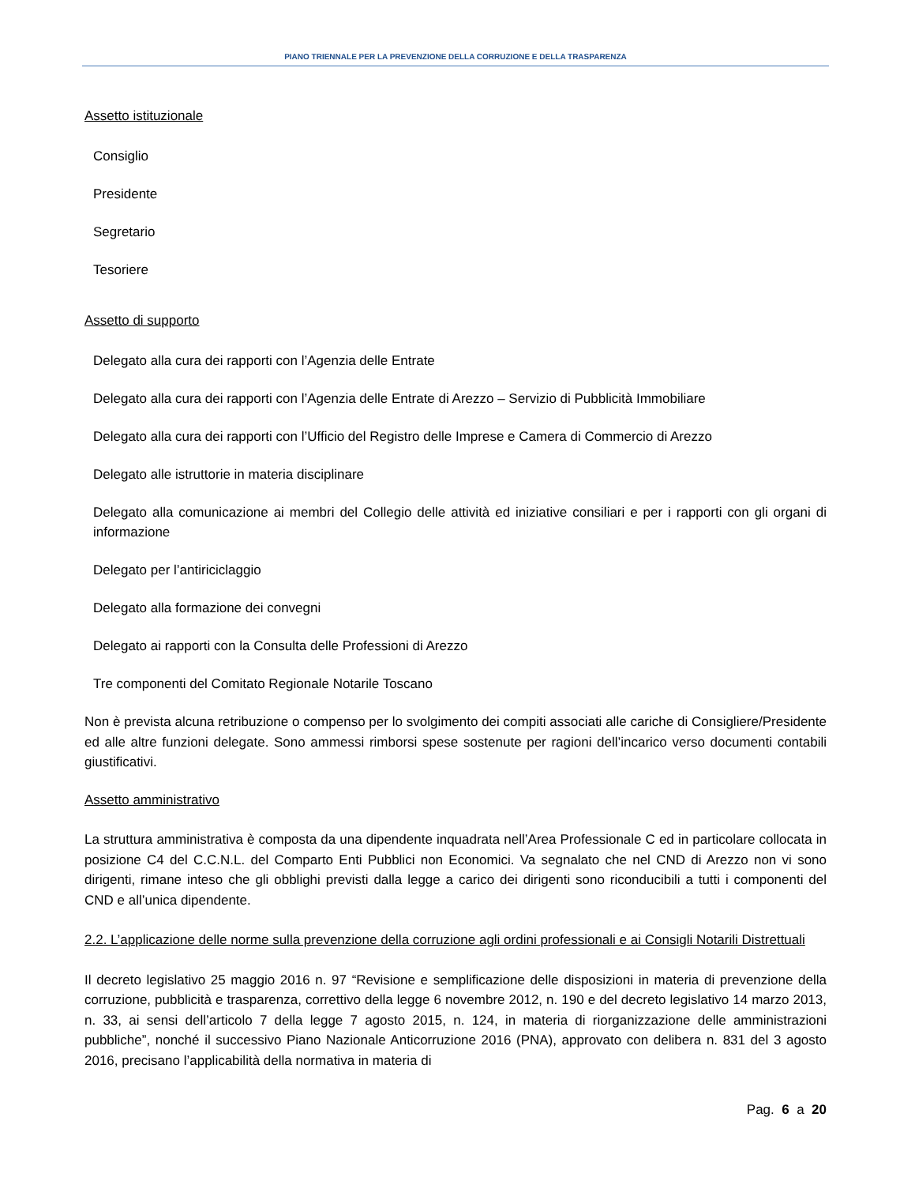PIANO TRIENNALE PER LA PREVENZIONE DELLA CORRUZIONE E DELLA TRASPARENZA
Assetto istituzionale
Consiglio
Presidente
Segretario
Tesoriere
Assetto di supporto
Delegato alla cura dei rapporti con l’Agenzia delle Entrate
Delegato alla cura dei rapporti con l’Agenzia delle Entrate di Arezzo – Servizio di Pubblicità Immobiliare
Delegato alla cura dei rapporti con l’Ufficio del Registro delle Imprese e Camera di Commercio di Arezzo
Delegato alle istruttorie in materia disciplinare
Delegato alla comunicazione ai membri del Collegio delle attività ed iniziative consiliari e per i rapporti con gli organi di informazione
Delegato per l’antiriciclaggio
Delegato alla formazione dei convegni
Delegato ai rapporti con la Consulta delle Professioni di Arezzo
Tre componenti del Comitato Regionale Notarile Toscano
Non è prevista alcuna retribuzione o compenso per lo svolgimento dei compiti associati alle cariche di Consigliere/Presidente ed alle altre funzioni delegate. Sono ammessi rimborsi spese sostenute per ragioni dell’incarico verso documenti contabili giustificativi.
Assetto amministrativo
La struttura amministrativa è composta da una dipendente inquadrata nell’Area Professionale C ed in particolare collocata in posizione C4 del C.C.N.L. del Comparto Enti Pubblici non Economici. Va segnalato che nel CND di Arezzo non vi sono dirigenti, rimane inteso che gli obblighi previsti dalla legge a carico dei dirigenti sono riconducibili a tutti i componenti del CND e all’unica dipendente.
2.2. L’applicazione delle norme sulla prevenzione della corruzione agli ordini professionali e ai Consigli Notarili Distrettuali
Il decreto legislativo 25 maggio 2016 n. 97 “Revisione e semplificazione delle disposizioni in materia di prevenzione della corruzione, pubblicità e trasparenza, correttivo della legge 6 novembre 2012, n. 190 e del decreto legislativo 14 marzo 2013, n. 33, ai sensi dell’articolo 7 della legge 7 agosto 2015, n. 124, in materia di riorganizzazione delle amministrazioni pubbliche”, nonché il successivo Piano Nazionale Anticorruzione 2016 (PNA), approvato con delibera n. 831 del 3 agosto 2016, precisano l’applicabilità della normativa in materia di
Pag. 6 a 20